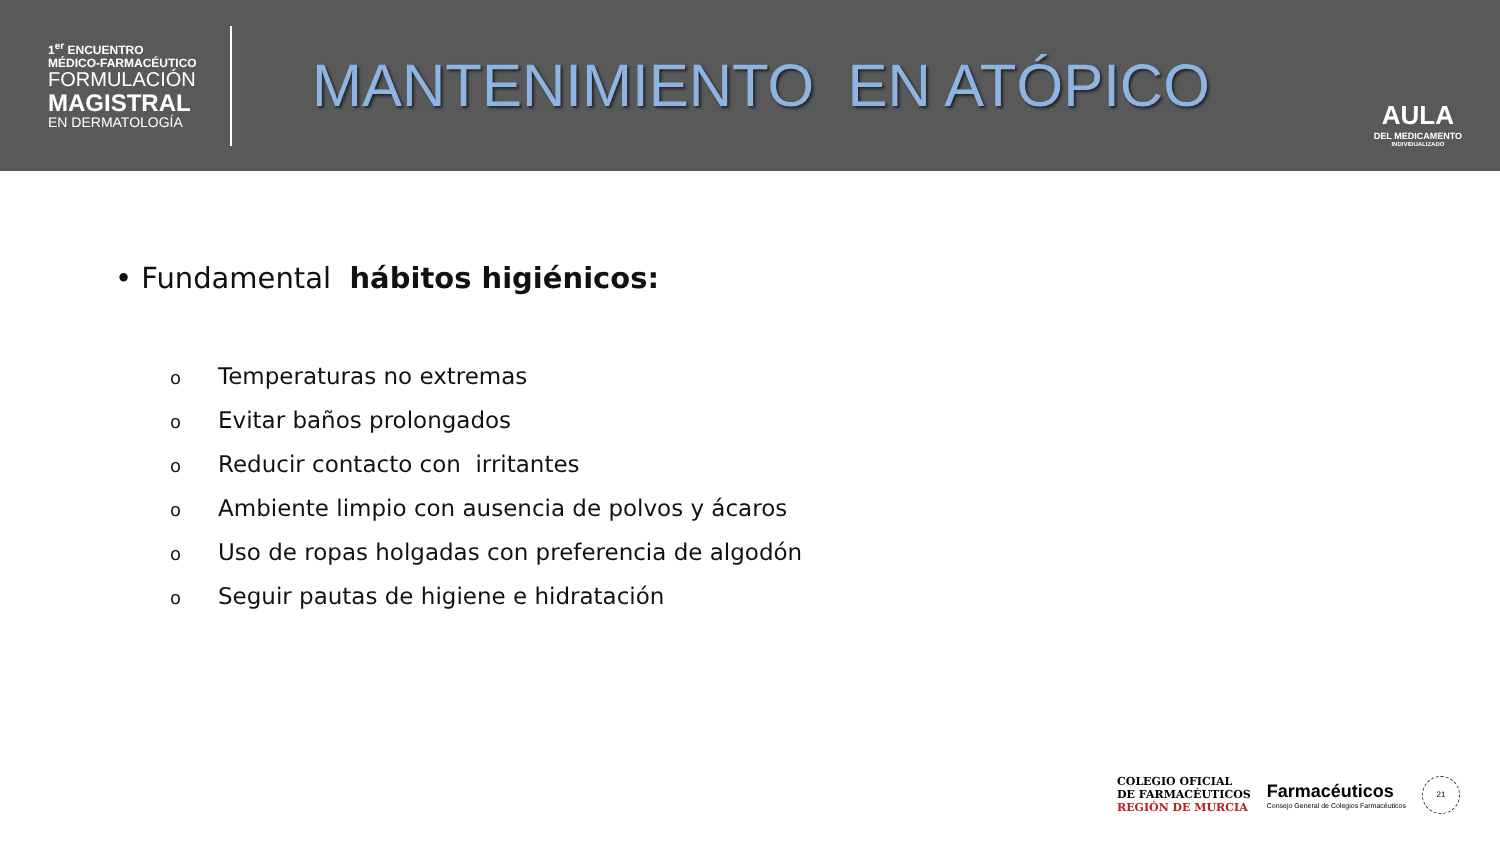1<sup>er</sup> ENCUENTRO
MÉDICO-FARMACÉUTICO
FORMULACIÓN
MAGISTRAL
EN DERMATOLOGÍA
MANTENIMIENTO EN ATÓPICO
AULA
DEL MEDICAMENTO
INDIVIDUALIZADO
• Fundamental hábitos higiénicos:
o Temperaturas no extremas
o Evitar baños prolongados
o Reducir contacto con irritantes
o Ambiente limpio con ausencia de polvos y ácaros
o Uso de ropas holgadas con preferencia de algodón
o Seguir pautas de higiene e hidratación
COLEGIO OFICIAL
DE FARMACÉUTICOS
REGIÓN DE MURCIA
Farmacéuticos
Consejo General de Colegios Farmacéuticos
21